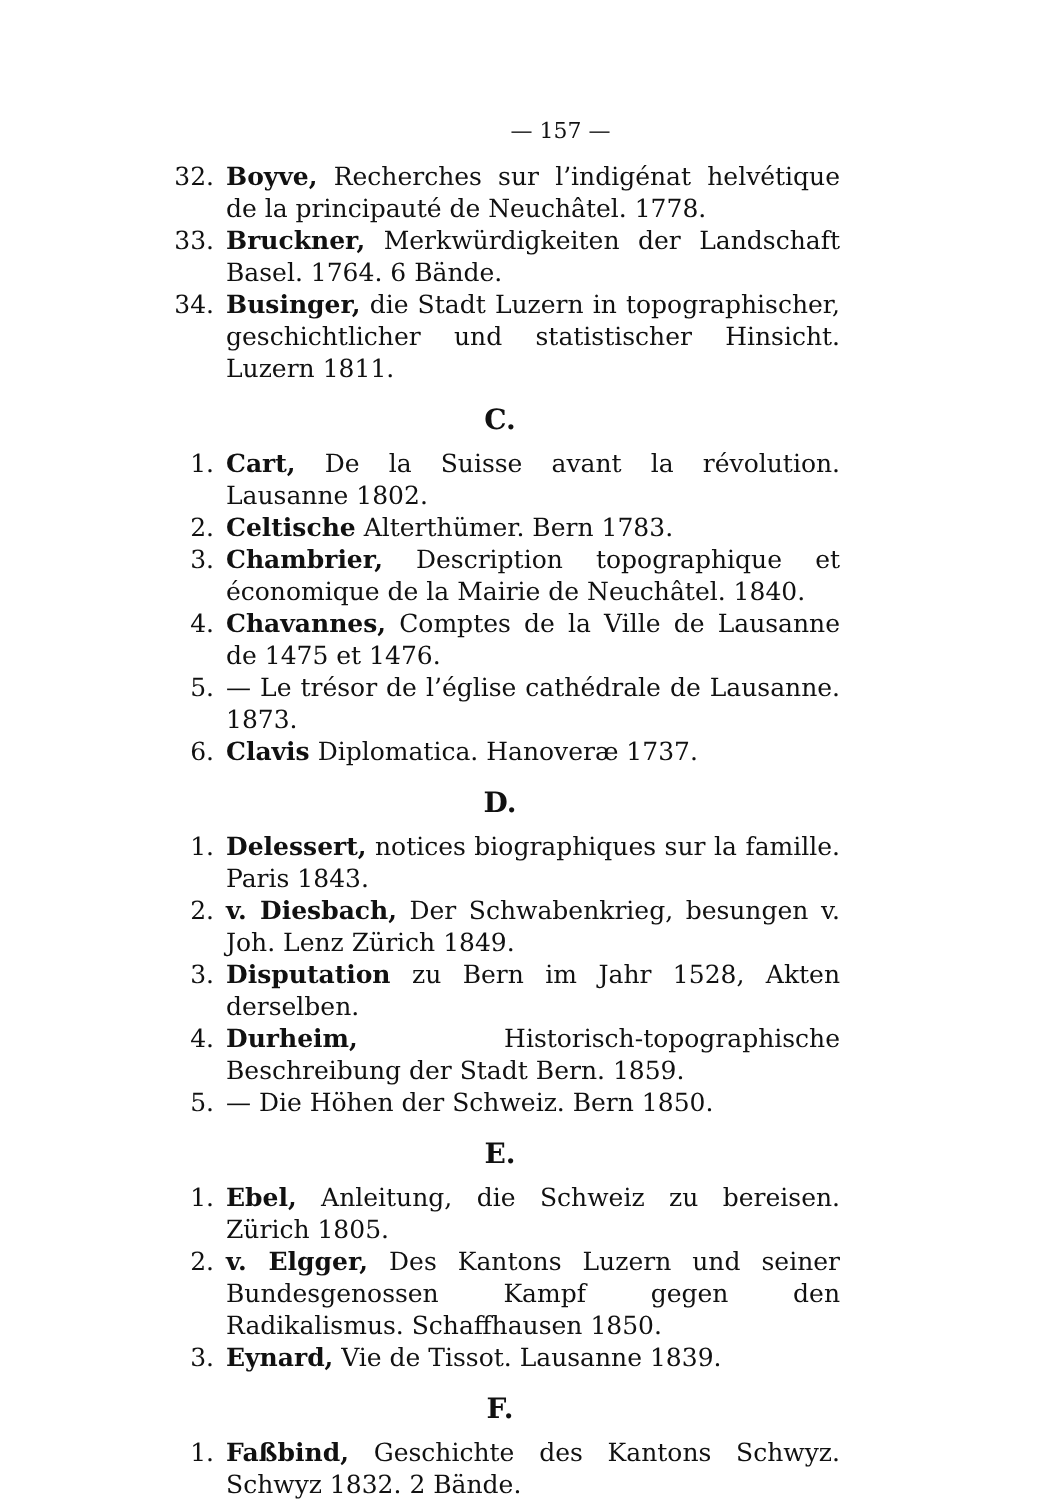— 157 —
32. Boyve, Recherches sur l’indigénat helvétique de la principauté de Neuchâtel. 1778.
33. Bruckner, Merkwürdigkeiten der Landschaft Basel. 1764. 6 Bände.
34. Businger, die Stadt Luzern in topographischer, geschichtlicher und statistischer Hinsicht. Luzern 1811.
C.
1. Cart, De la Suisse avant la révolution. Lausanne 1802.
2. Celtische Alterthümer. Bern 1783.
3. Chambrier, Description topographique et économique de la Mairie de Neuchâtel. 1840.
4. Chavannes, Comptes de la Ville de Lausanne de 1475 et 1476.
5. — Le trésor de l’église cathédrale de Lausanne. 1873.
6. Clavis Diplomatica. Hanoveræ 1737.
D.
1. Delessert, notices biographiques sur la famille. Paris 1843.
2. v. Diesbach, Der Schwabenkrieg, besungen v. Joh. Lenz Zürich 1849.
3. Disputation zu Bern im Jahr 1528, Akten derselben.
4. Durheim, Historisch-topographische Beschreibung der Stadt Bern. 1859.
5. — Die Höhen der Schweiz. Bern 1850.
E.
1. Ebel, Anleitung, die Schweiz zu bereisen. Zürich 1805.
2. v. Elgger, Des Kantons Luzern und seiner Bundesgenossen Kampf gegen den Radikalismus. Schaffhausen 1850.
3. Eynard, Vie de Tissot. Lausanne 1839.
F.
1. Faßbind, Geschichte des Kantons Schwyz. Schwyz 1832. 2 Bände.